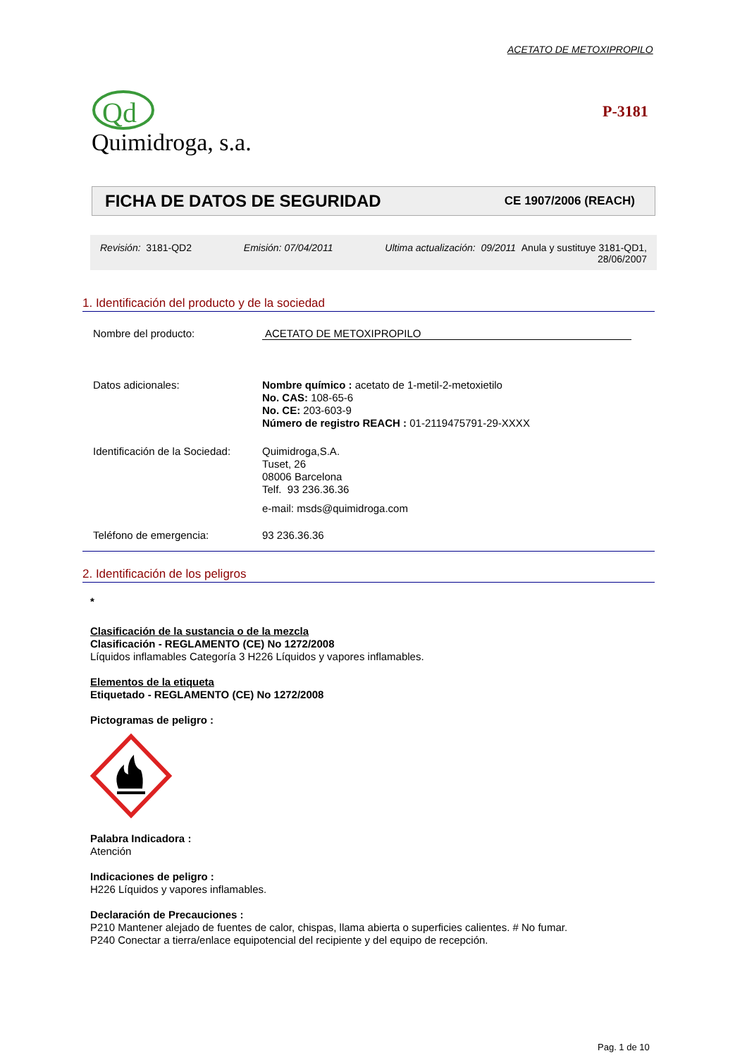ACETATO DE METOXIPROPILO
Qd
Quimidroga, s.a.
P-3181
FICHA DE DATOS DE SEGURIDAD CE 1907/2006 (REACH)
Revisión: 3181-QD2 Emisión: 07/04/2011 Ultima actualización: 09/2011 Anula y sustituye 3181-QD1,
28/06/2007
1. Identificación del producto y de la sociedad
Nombre del producto: ACETATO DE METOXIPROPILO
Datos adicionales:
Nombre químico : acetato de 1-metil-2-metoxietilo
No. CAS: 108-65-6
No. CE: 203-603-9
Número de registro REACH : 01-2119475791-29-XXXX
Identificación de la Sociedad:
Quimidroga,S.A.
Tuset, 26
08006 Barcelona
Telf. 93 236.36.36
e-mail: msds@quimidroga.com
Teléfono de emergencia: 93 236.36.36
2. Identificación de los peligros
*
Clasificación de la sustancia o de la mezcla
Clasificación - REGLAMENTO (CE) No 1272/2008
Líquidos inflamables Categoría 3 H226 Líquidos y vapores inflamables.
Elementos de la etiqueta
Etiquetado - REGLAMENTO (CE) No 1272/2008
Pictogramas de peligro :
Palabra Indicadora :
Atención
Indicaciones de peligro :
H226 Líquidos y vapores inflamables.
Declaración de Precauciones :
P210 Mantener alejado de fuentes de calor, chispas, llama abierta o superficies calientes. # No fumar.
P240 Conectar a tierra/enlace equipotencial del recipiente y del equipo de recepción.
Pag. 1 de 10